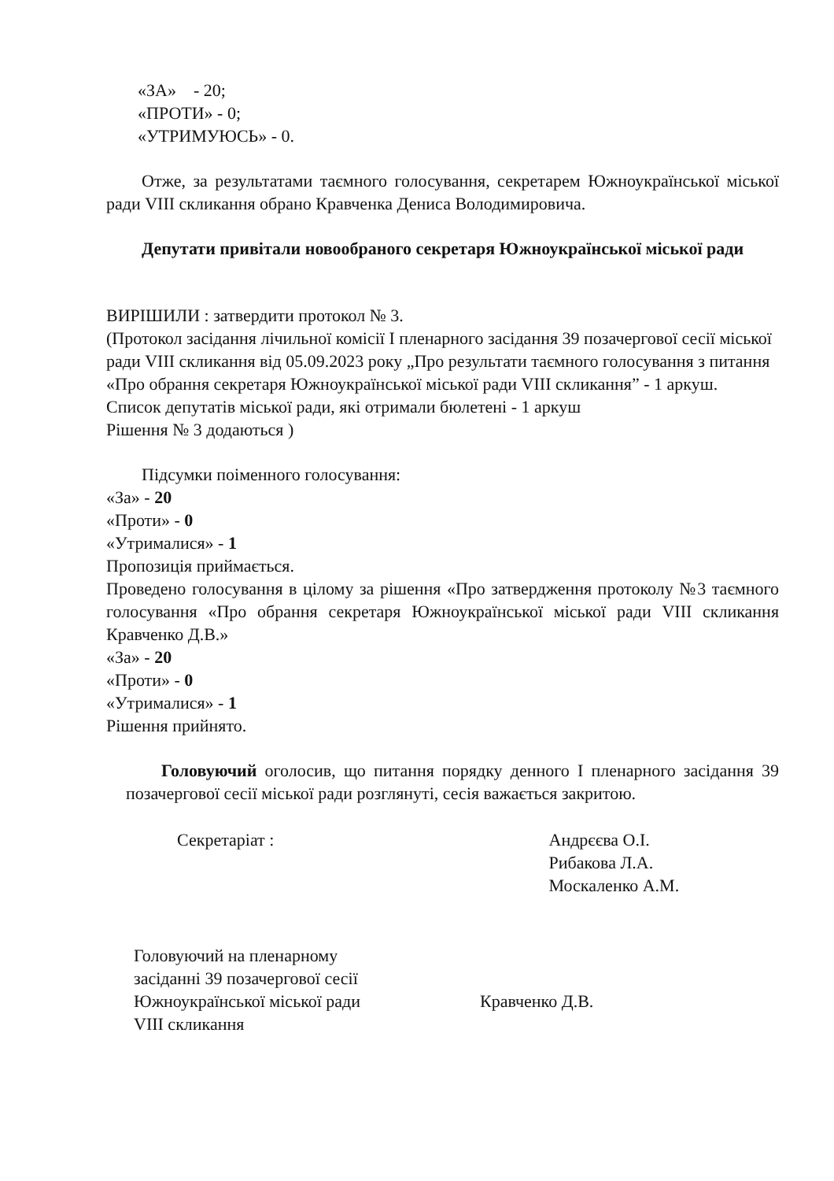«ЗА» - 20;
«ПРОТИ» - 0;
«УТРИМУЮСЬ» - 0.
Отже, за результатами таємного голосування, секретарем Южноукраїнської міської ради VIII скликання обрано Кравченка Дениса Володимировича.
Депутати привітали новообраного секретаря Южноукраїнської міської ради
ВИРІШИЛИ : затвердити протокол № 3.
(Протокол засідання лічильної комісії І пленарного засідання 39 позачергової сесії міської ради VIII скликання від 05.09.2023 року „Про результати таємного голосування з питання «Про обрання секретаря Южноукраїнської міської ради VIII скликання” - 1 аркуш.
Список депутатів міської ради, які отримали бюлетені - 1 аркуш
Рішення № 3 додаються )
Підсумки поіменного голосування:
«За» - 20
«Проти» - 0
«Утрималися» - 1
Пропозиція приймається.
Проведено голосування в цілому за рішення «Про затвердження протоколу №3 таємного голосування «Про обрання секретаря Южноукраїнської міської ради VIII скликання Кравченко Д.В.»
«За» - 20
«Проти» - 0
«Утрималися» - 1
Рішення прийнято.
Головуючий оголосив, що питання порядку денного І пленарного засідання 39 позачергової сесії міської ради розглянуті, сесія важається закритою.
Секретаріат : Андрєєва О.І.
Рибакова Л.А.
Москаленко А.М.
Головуючий на пленарному
засіданні 39 позачергової сесії
Южноукраїнської міської ради
VIII скликання
Кравченко Д.В.